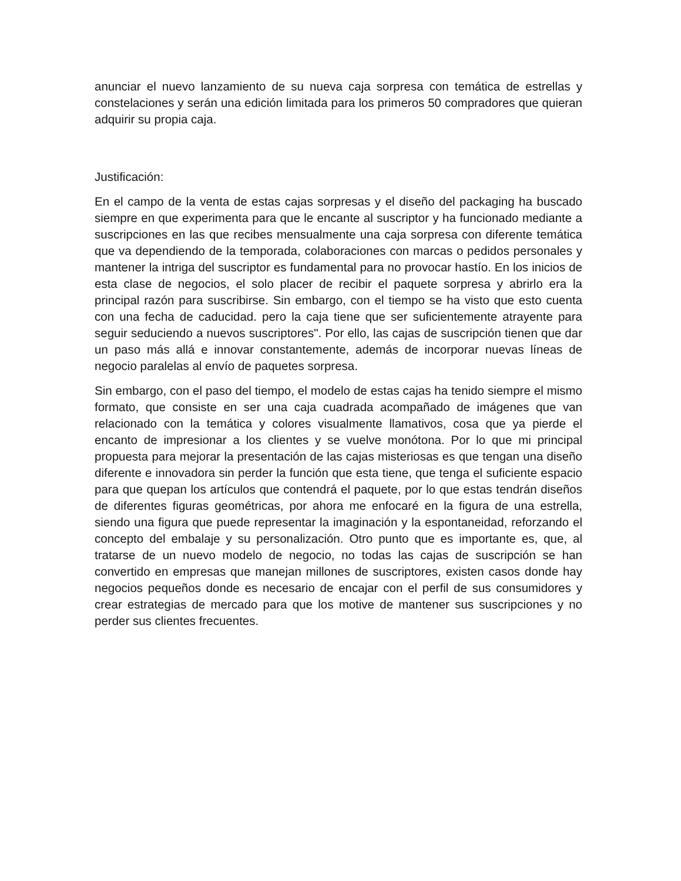anunciar el nuevo lanzamiento de su nueva caja sorpresa con temática de estrellas y constelaciones y serán una edición limitada para los primeros 50 compradores que quieran adquirir su propia caja.
Justificación:
En el campo de la venta de estas cajas sorpresas y el diseño del packaging ha buscado siempre en que experimenta para que le encante al suscriptor y ha funcionado mediante a suscripciones en las que recibes mensualmente una caja sorpresa con diferente temática que va dependiendo de la temporada, colaboraciones con marcas o pedidos personales y mantener la intriga del suscriptor es fundamental para no provocar hastío. En los inicios de esta clase de negocios, el solo placer de recibir el paquete sorpresa y abrirlo era la principal razón para suscribirse. Sin embargo, con el tiempo se ha visto que esto cuenta con una fecha de caducidad. pero la caja tiene que ser suficientemente atrayente para seguir seduciendo a nuevos suscriptores". Por ello, las cajas de suscripción tienen que dar un paso más allá e innovar constantemente, además de incorporar nuevas líneas de negocio paralelas al envío de paquetes sorpresa.
Sin embargo, con el paso del tiempo, el modelo de estas cajas ha tenido siempre el mismo formato, que consiste en ser una caja cuadrada acompañado de imágenes que van relacionado con la temática y colores visualmente llamativos, cosa que ya pierde el encanto de impresionar a los clientes y se vuelve monótona. Por lo que mi principal propuesta para mejorar la presentación de las cajas misteriosas es que tengan una diseño diferente e innovadora sin perder la función que esta tiene, que tenga el suficiente espacio para que quepan los artículos que contendrá el paquete, por lo que estas tendrán diseños de diferentes figuras geométricas, por ahora me enfocaré en la figura de una estrella, siendo una figura que puede representar la imaginación y la espontaneidad, reforzando el concepto del embalaje y su personalización. Otro punto que es importante es, que, al tratarse de un nuevo modelo de negocio, no todas las cajas de suscripción se han convertido en empresas que manejan millones de suscriptores, existen casos donde hay negocios pequeños donde es necesario de encajar con el perfil de sus consumidores y crear estrategias de mercado para que los motive de mantener sus suscripciones y no perder sus clientes frecuentes.